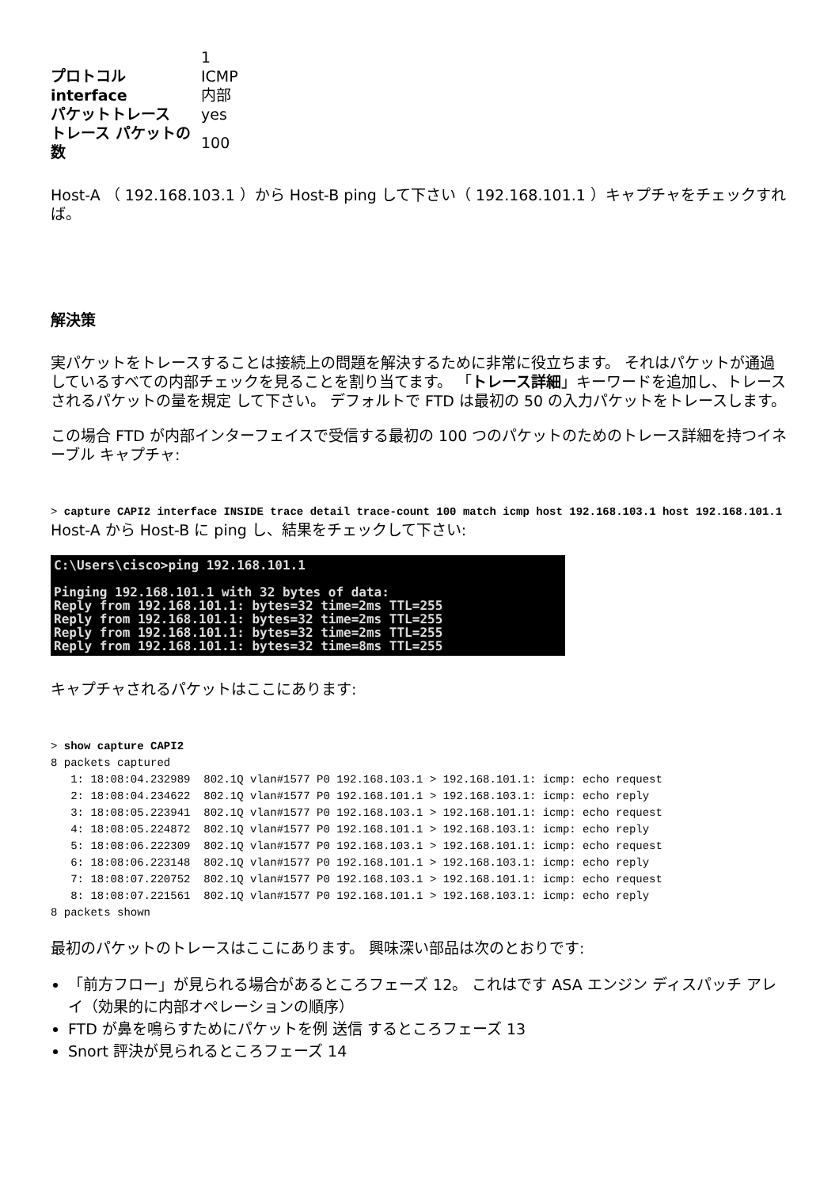| | 1 |
| プロトコル | ICMP |
| interface | 内部 |
| パケットトレース | yes |
| トレース パケットの数 | 100 |
Host-A （ 192.168.103.1 ）から Host-B ping して下さい（ 192.168.101.1 ）キャプチャをチェックすれば。
解決策
実パケットをトレースすることは接続上の問題を解決するために非常に役立ちます。 それはパケットが通過しているすべての内部チェックを見ることを割り当てます。 「トレース詳細」キーワードを追加し、トレースされるパケットの量を規定 して下さい。 デフォルトで FTD は最初の 50 の入力パケットをトレースします。
この場合 FTD が内部インターフェイスで受信する最初の 100 つのパケットのためのトレース詳細を持つイネーブル キャプチャ:
> capture CAPI2 interface INSIDE trace detail trace-count 100 match icmp host 192.168.103.1 host 192.168.101.1
Host-A から Host-B に ping し、結果をチェックして下さい:
C:\Users\cisco>ping 192.168.101.1

Pinging 192.168.101.1 with 32 bytes of data:
Reply from 192.168.101.1: bytes=32 time=2ms TTL=255
Reply from 192.168.101.1: bytes=32 time=2ms TTL=255
Reply from 192.168.101.1: bytes=32 time=2ms TTL=255
Reply from 192.168.101.1: bytes=32 time=8ms TTL=255
キャプチャされるパケットはここにあります:
> show capture CAPI2
8 packets captured
   1: 18:08:04.232989  802.1Q vlan#1577 P0 192.168.103.1 > 192.168.101.1: icmp: echo request
   2: 18:08:04.234622  802.1Q vlan#1577 P0 192.168.101.1 > 192.168.103.1: icmp: echo reply
   3: 18:08:05.223941  802.1Q vlan#1577 P0 192.168.103.1 > 192.168.101.1: icmp: echo request
   4: 18:08:05.224872  802.1Q vlan#1577 P0 192.168.101.1 > 192.168.103.1: icmp: echo reply
   5: 18:08:06.222309  802.1Q vlan#1577 P0 192.168.103.1 > 192.168.101.1: icmp: echo request
   6: 18:08:06.223148  802.1Q vlan#1577 P0 192.168.101.1 > 192.168.103.1: icmp: echo reply
   7: 18:08:07.220752  802.1Q vlan#1577 P0 192.168.103.1 > 192.168.101.1: icmp: echo request
   8: 18:08:07.221561  802.1Q vlan#1577 P0 192.168.101.1 > 192.168.103.1: icmp: echo reply
8 packets shown
最初のパケットのトレースはここにあります。 興味深い部品は次のとおりです:
「前方フロー」が見られる場合があるところフェーズ 12。 これはです ASA エンジン ディスパッチ アレイ（効果的に内部オペレーションの順序）
FTD が鼻を鳴らすためにパケットを例 送信 するところフェーズ 13
Snort 評決が見られるところフェーズ 14